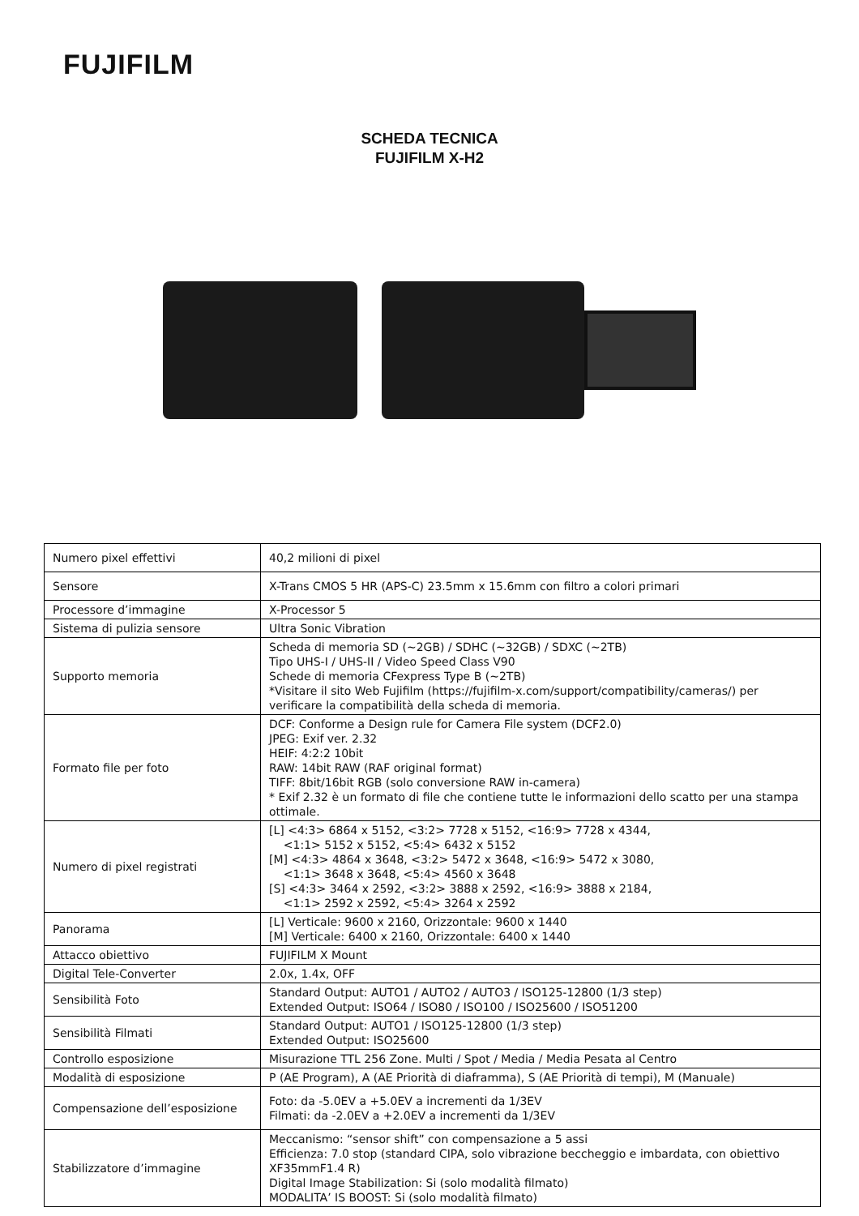FUJIFILM
SCHEDA TECNICA
FUJIFILM X-H2
| Numero pixel effettivi | 40,2 milioni di pixel |
| Sensore | X-Trans CMOS 5 HR (APS-C) 23.5mm x 15.6mm con filtro a colori primari |
| Processore d’immagine | X-Processor 5 |
| Sistema di pulizia sensore | Ultra Sonic Vibration |
| Supporto memoria | Scheda di memoria SD (~2GB) / SDHC (~32GB) / SDXC (~2TB) Tipo UHS-I / UHS-II / Video Speed Class V90 Schede di memoria CFexpress Type B (~2TB) *Visitare il sito Web Fujifilm (https://fujifilm-x.com/support/compatibility/cameras/) per verificare la compatibilità della scheda di memoria. |
| Formato file per foto | DCF: Conforme a Design rule for Camera File system (DCF2.0) JPEG: Exif ver. 2.32 HEIF: 4:2:2 10bit RAW: 14bit RAW (RAF original format) TIFF: 8bit/16bit RGB (solo conversione RAW in-camera) * Exif 2.32 è un formato di file che contiene tutte le informazioni dello scatto per una stampa ottimale. |
| Numero di pixel registrati | [L] <4:3> 6864 x 5152, <3:2> 7728 x 5152, <16:9> 7728 x 4344, <1:1> 5152 x 5152, <5:4> 6432 x 5152 [M] <4:3> 4864 x 3648, <3:2> 5472 x 3648, <16:9> 5472 x 3080, <1:1> 3648 x 3648, <5:4> 4560 x 3648 [S] <4:3> 3464 x 2592, <3:2> 3888 x 2592, <16:9> 3888 x 2184, <1:1> 2592 x 2592, <5:4> 3264 x 2592 |
| Panorama | [L] Verticale: 9600 x 2160, Orizzontale: 9600 x 1440 [M] Verticale: 6400 x 2160, Orizzontale: 6400 x 1440 |
| Attacco obiettivo | FUJIFILM X Mount |
| Digital Tele-Converter | 2.0x, 1.4x, OFF |
| Sensibilità Foto | Standard Output: AUTO1 / AUTO2 / AUTO3 / ISO125-12800 (1/3 step) Extended Output: ISO64 / ISO80 / ISO100 / ISO25600 / ISO51200 |
| Sensibilità Filmati | Standard Output: AUTO1 / ISO125-12800 (1/3 step) Extended Output: ISO25600 |
| Controllo esposizione | Misurazione TTL 256 Zone. Multi / Spot / Media / Media Pesata al Centro |
| Modalità di esposizione | P (AE Program), A (AE Priorità di diaframma), S (AE Priorità di tempi), M (Manuale) |
| Compensazione dell’esposizione | Foto: da -5.0EV a +5.0EV a incrementi da 1/3EV Filmati: da -2.0EV a +2.0EV a incrementi da 1/3EV |
| Stabilizzatore d’immagine | Meccanismo: “sensor shift” con compensazione a 5 assi Efficienza: 7.0 stop (standard CIPA, solo vibrazione beccheggio e imbardata, con obiettivo XF35mmF1.4 R) Digital Image Stabilization: Si (solo modalità filmato) MODALITA’ IS BOOST: Si (solo modalità filmato) |